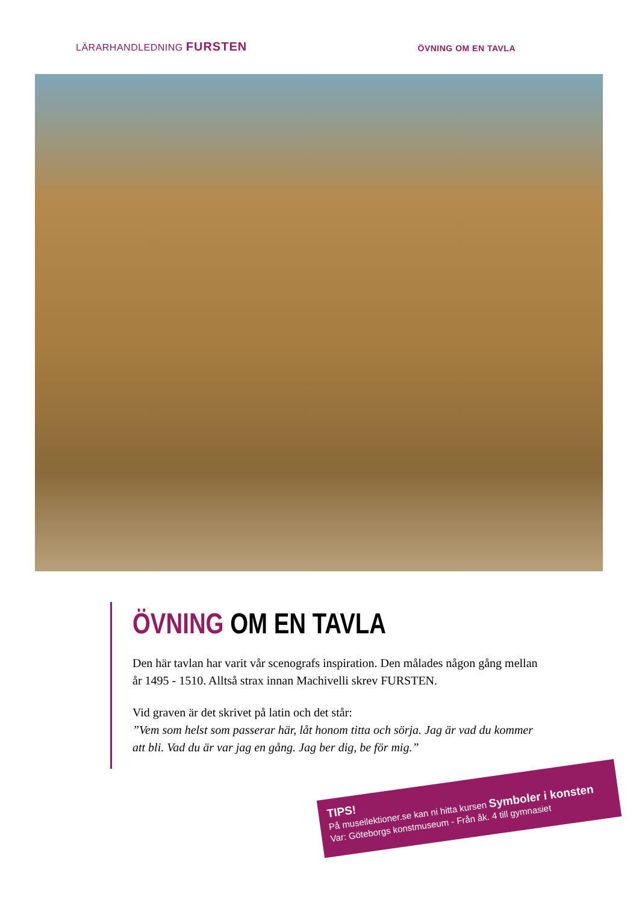LÄRARHANDLEDNING FURSTEN
ÖVNING OM EN TAVLA
ÖVNING OM EN TAVLA
Den här tavlan har varit vår scenografs inspiration. Den målades någon gång mellan år 1495 - 1510. Alltså strax innan Machivelli skrev FURSTEN.
Vid graven är det skrivet på latin och det står:
”Vem som helst som passerar här, låt honom titta och sörja. Jag är vad du kommer att bli. Vad du är var jag en gång. Jag ber dig, be för mig.”
TIPS!
På museilektioner.se kan ni hitta kursen Symboler i konsten
Var: Göteborgs konstmuseum - Från åk. 4 till gymnasiet